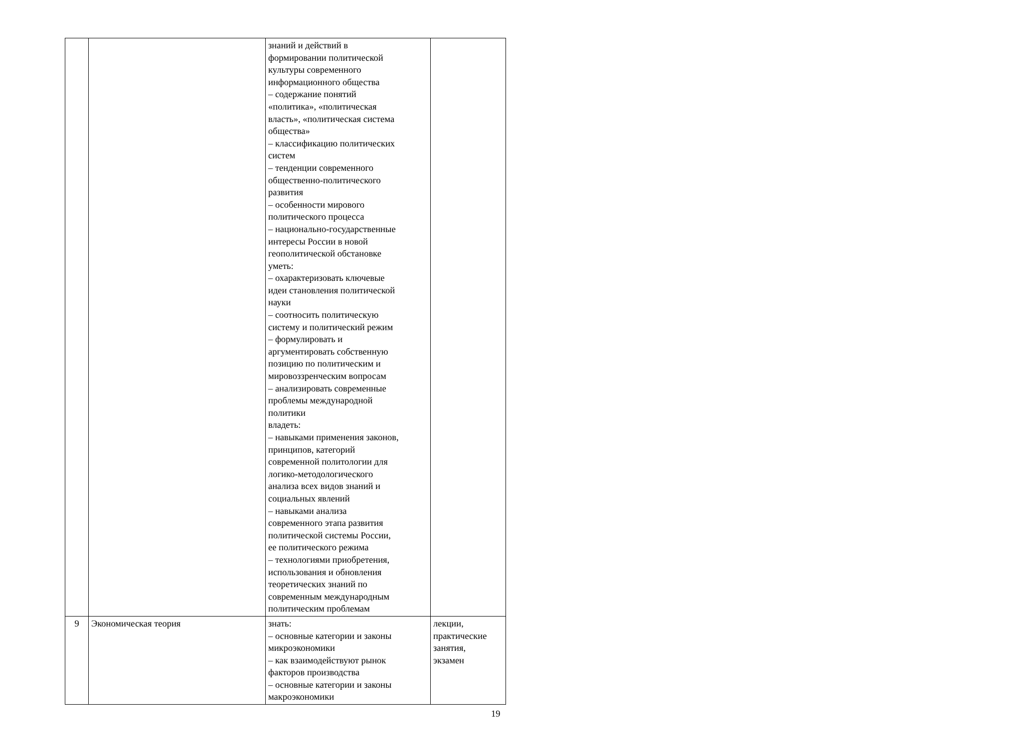| | | знаний и действий в формировании политической культуры современного информационного общества – содержание понятий «политика», «политическая власть», «политическая система общества» – классификацию политических систем – тенденции современного общественно-политического развития – особенности мирового политического процесса – национально-государственные интересы России в новой геополитической обстановке уметь: – охарактеризовать ключевые идеи становления политической науки – соотносить политическую систему и политический режим – формулировать и аргументировать собственную позицию по политическим и мировоззренческим вопросам – анализировать современные проблемы международной политики владеть: – навыками применения законов, принципов, категорий современной политологии для логико-методологического анализа всех видов знаний и социальных явлений – навыками анализа современного этапа развития политической системы России, ее политического режима – технологиями приобретения, использования и обновления теоретических знаний по современным международным политическим проблемам | |
| 9 | Экономическая теория | знать: – основные категории и законы микроэкономики – как взаимодействуют рынок факторов производства – основные категории и законы макроэкономики | лекции, практические занятия, экзамен |
19